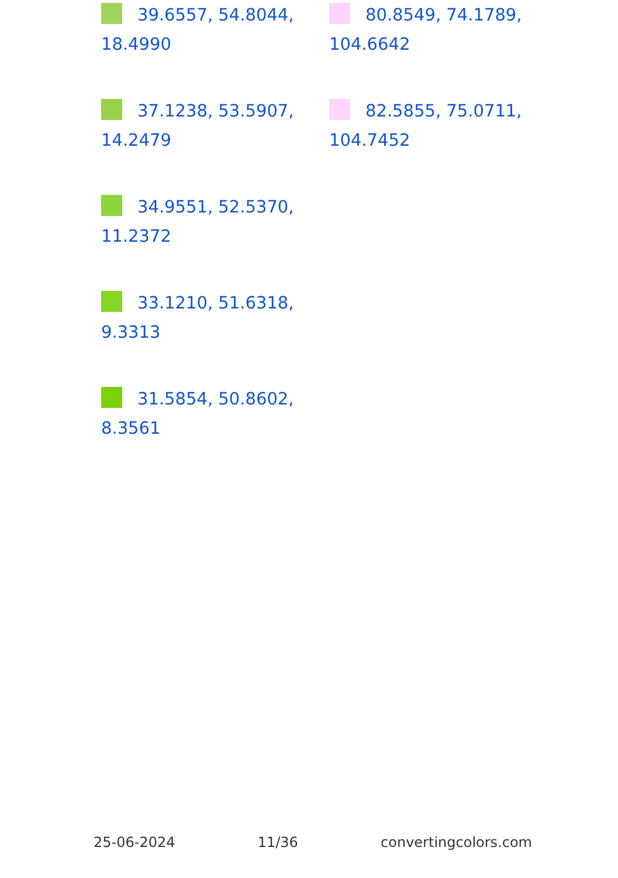39.6557, 54.8044, 18.4990
37.1238, 53.5907, 14.2479
34.9551, 52.5370, 11.2372
33.1210, 51.6318, 9.3313
31.5854, 50.8602, 8.3561
80.8549, 74.1789, 104.6642
82.5855, 75.0711, 104.7452
25-06-2024 11/36 convertingcolors.com